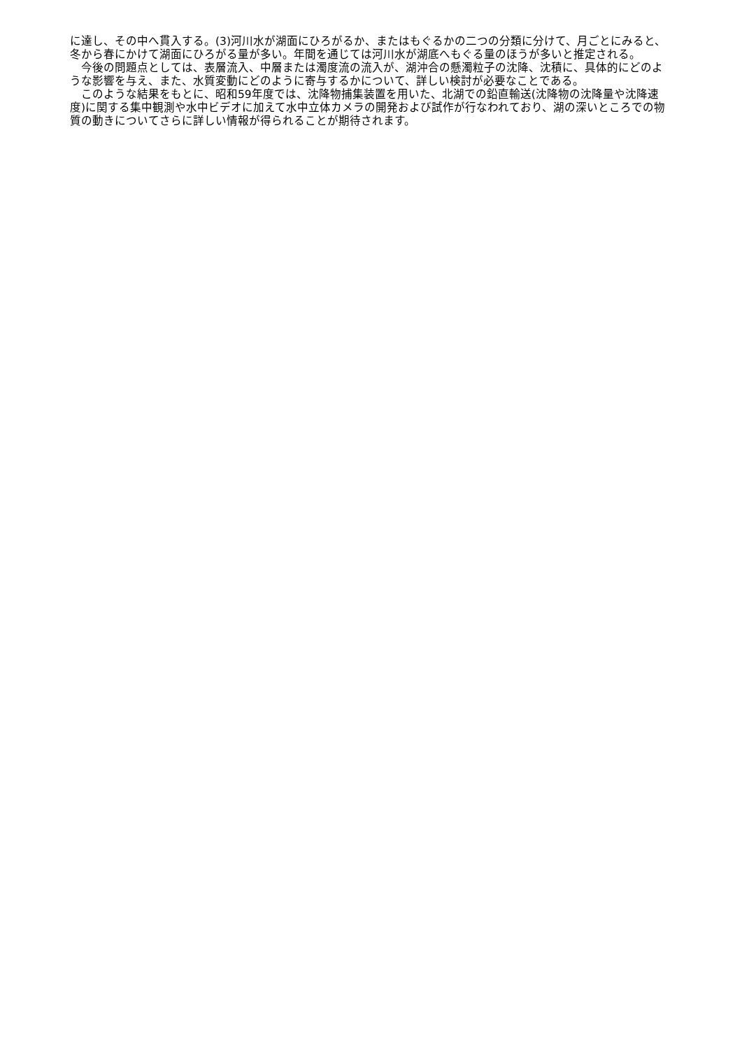に達し、その中へ貫入する。(3)河川水が湖面にひろがるか、またはもぐるかの二つの分類に分けて、月ごとにみると、冬から春にかけて湖面にひろがる量が多い。年間を通じては河川水が湖底へもぐる量のほうが多いと推定される。
　今後の問題点としては、表層流入、中層または濁度流の流入が、湖沖合の懸濁粒子の沈降、沈積に、具体的にどのような影響を与え、また、水質変動にどのように寄与するかについて、詳しい検討が必要なことである。
　このような結果をもとに、昭和59年度では、沈降物捕集装置を用いた、北湖での鉛直輸送(沈降物の沈降量や沈降速度)に関する集中観測や水中ビデオに加えて水中立体カメラの開発および試作が行なわれており、湖の深いところでの物質の動きについてさらに詳しい情報が得られることが期待されます。